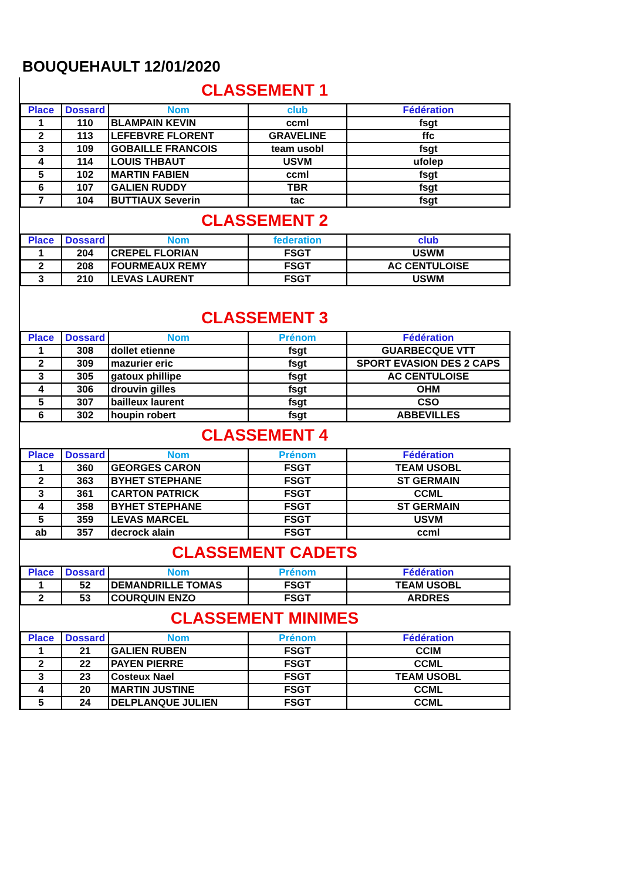BOUQUEHAULT 12/01/2020
CLASSEMENT 1
| Place | Dossard | Nom | club | Fédération |
| --- | --- | --- | --- | --- |
| 1 | 110 | BLAMPAIN KEVIN | ccml | fsgt |
| 2 | 113 | LEFEBVRE FLORENT | GRAVELINE | ffc |
| 3 | 109 | GOBAILLE FRANCOIS | team usobl | fsgt |
| 4 | 114 | LOUIS THBAUT | USVM | ufolep |
| 5 | 102 | MARTIN FABIEN | ccml | fsgt |
| 6 | 107 | GALIEN RUDDY | TBR | fsgt |
| 7 | 104 | BUTTIAUX Severin | tac | fsgt |
CLASSEMENT 2
| Place | Dossard | Nom | federation | club |
| --- | --- | --- | --- | --- |
| 1 | 204 | CREPEL FLORIAN | FSGT | USWM |
| 2 | 208 | FOURMEAUX REMY | FSGT | AC CENTULOISE |
| 3 | 210 | LEVAS LAURENT | FSGT | USWM |
CLASSEMENT 3
| Place | Dossard | Nom | Prénom | Fédération |
| --- | --- | --- | --- | --- |
| 1 | 308 | dollet etienne | fsgt | GUARBECQUE VTT |
| 2 | 309 | mazurier eric | fsgt | SPORT EVASION DES 2 CAPS |
| 3 | 305 | gatoux phillipe | fsgt | AC CENTULOISE |
| 4 | 306 | drouvin gilles | fsgt | OHM |
| 5 | 307 | bailleux laurent | fsgt | CSO |
| 6 | 302 | houpin robert | fsgt | ABBEVILLES |
CLASSEMENT 4
| Place | Dossard | Nom | Prénom | Fédération |
| --- | --- | --- | --- | --- |
| 1 | 360 | GEORGES CARON | FSGT | TEAM USOBL |
| 2 | 363 | BYHET STEPHANE | FSGT | ST GERMAIN |
| 3 | 361 | CARTON PATRICK | FSGT | CCML |
| 4 | 358 | BYHET STEPHANE | FSGT | ST GERMAIN |
| 5 | 359 | LEVAS MARCEL | FSGT | USVM |
| ab | 357 | decrock alain | FSGT | ccml |
CLASSEMENT CADETS
| Place | Dossard | Nom | Prénom | Fédération |
| --- | --- | --- | --- | --- |
| 1 | 52 | DEMANDRILLE TOMAS | FSGT | TEAM USOBL |
| 2 | 53 | COURQUIN ENZO | FSGT | ARDRES |
CLASSEMENT MINIMES
| Place | Dossard | Nom | Prénom | Fédération |
| --- | --- | --- | --- | --- |
| 1 | 21 | GALIEN RUBEN | FSGT | CCIM |
| 2 | 22 | PAYEN PIERRE | FSGT | CCML |
| 3 | 23 | Costeux Nael | FSGT | TEAM USOBL |
| 4 | 20 | MARTIN JUSTINE | FSGT | CCML |
| 5 | 24 | DELPLANQUE JULIEN | FSGT | CCML |